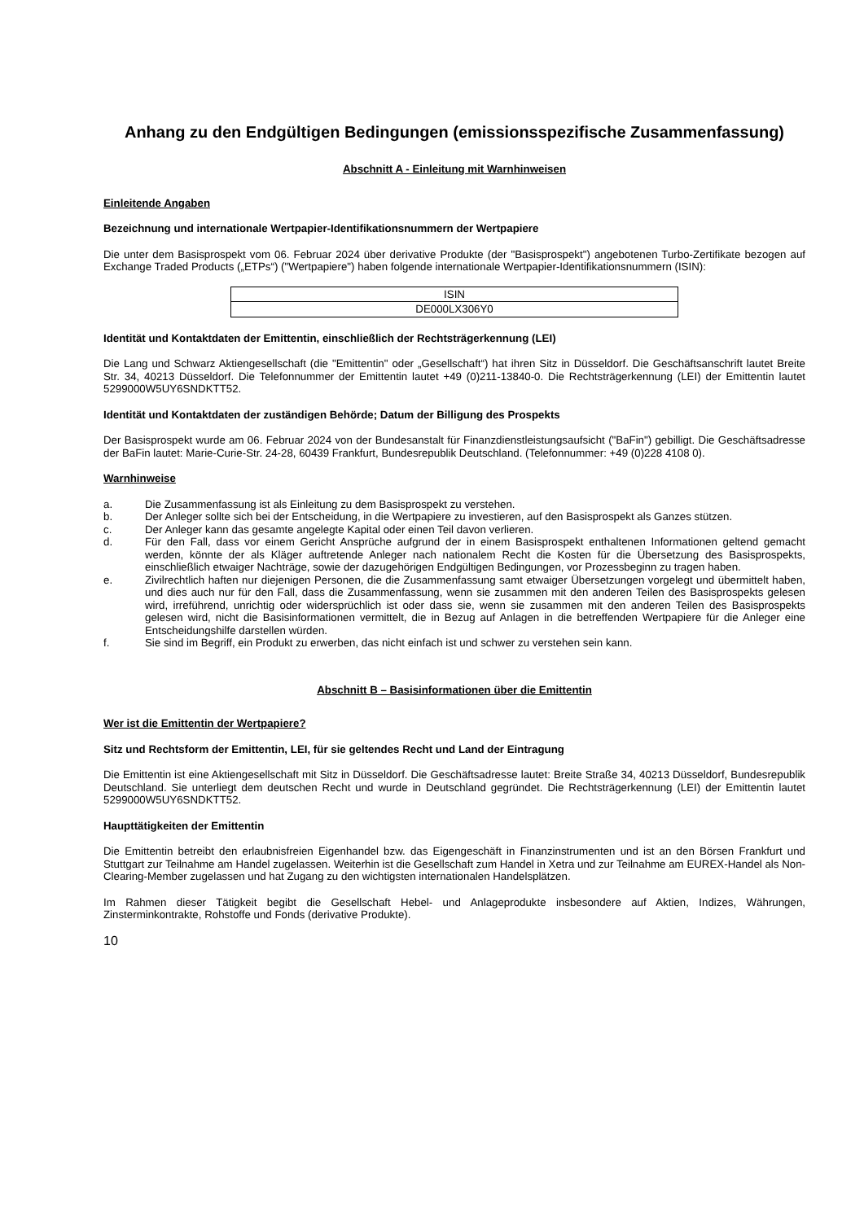Anhang zu den Endgültigen Bedingungen (emissionsspezifische Zusammenfassung)
Abschnitt A - Einleitung mit Warnhinweisen
Einleitende Angaben
Bezeichnung und internationale Wertpapier-Identifikationsnummern der Wertpapiere
Die unter dem Basisprospekt vom 06. Februar 2024 über derivative Produkte (der "Basisprospekt") angebotenen Turbo-Zertifikate bezogen auf Exchange Traded Products („ETPs“) ("Wertpapiere") haben folgende internationale Wertpapier-Identifikationsnummern (ISIN):
| ISIN |
| DE000LX306Y0 |
Identität und Kontaktdaten der Emittentin, einschließlich der Rechtsträgerkennung (LEI)
Die Lang und Schwarz Aktiengesellschaft (die "Emittentin" oder „Gesellschaft“) hat ihren Sitz in Düsseldorf. Die Geschäftsanschrift lautet Breite Str. 34, 40213 Düsseldorf. Die Telefonnummer der Emittentin lautet +49 (0)211-13840-0. Die Rechtsträgerkennung (LEI) der Emittentin lautet 5299000W5UY6SNDKTT52.
Identität und Kontaktdaten der zuständigen Behörde; Datum der Billigung des Prospekts
Der Basisprospekt wurde am 06. Februar 2024 von der Bundesanstalt für Finanzdienstleistungsaufsicht ("BaFin") gebilligt. Die Geschäftsadresse der BaFin lautet: Marie-Curie-Str. 24-28, 60439 Frankfurt, Bundesrepublik Deutschland. (Telefonnummer: +49 (0)228 4108 0).
Warnhinweise
a. Die Zusammenfassung ist als Einleitung zu dem Basisprospekt zu verstehen.
b. Der Anleger sollte sich bei der Entscheidung, in die Wertpapiere zu investieren, auf den Basisprospekt als Ganzes stützen.
c. Der Anleger kann das gesamte angelegte Kapital oder einen Teil davon verlieren.
d. Für den Fall, dass vor einem Gericht Ansprüche aufgrund der in einem Basisprospekt enthaltenen Informationen geltend gemacht werden, könnte der als Kläger auftretende Anleger nach nationalem Recht die Kosten für die Übersetzung des Basisprospekts, einschließlich etwaiger Nachträge, sowie der dazugehörigen Endgültigen Bedingungen, vor Prozessbeginn zu tragen haben.
e. Zivilrechtlich haften nur diejenigen Personen, die die Zusammenfassung samt etwaiger Übersetzungen vorgelegt und übermittelt haben, und dies auch nur für den Fall, dass die Zusammenfassung, wenn sie zusammen mit den anderen Teilen des Basisprospekts gelesen wird, irreführend, unrichtig oder widersprüchlich ist oder dass sie, wenn sie zusammen mit den anderen Teilen des Basisprospekts gelesen wird, nicht die Basisinformationen vermittelt, die in Bezug auf Anlagen in die betreffenden Wertpapiere für die Anleger eine Entscheidungshilfe darstellen würden.
f. Sie sind im Begriff, ein Produkt zu erwerben, das nicht einfach ist und schwer zu verstehen sein kann.
Abschnitt B – Basisinformationen über die Emittentin
Wer ist die Emittentin der Wertpapiere?
Sitz und Rechtsform der Emittentin, LEI, für sie geltendes Recht und Land der Eintragung
Die Emittentin ist eine Aktiengesellschaft mit Sitz in Düsseldorf. Die Geschäftsadresse lautet: Breite Straße 34, 40213 Düsseldorf, Bundesrepublik Deutschland. Sie unterliegt dem deutschen Recht und wurde in Deutschland gegründet. Die Rechtsträgerkennung (LEI) der Emittentin lautet 5299000W5UY6SNDKTT52.
Haupttätigkeiten der Emittentin
Die Emittentin betreibt den erlaubnisfreien Eigenhandel bzw. das Eigengeschäft in Finanzinstrumenten und ist an den Börsen Frankfurt und Stuttgart zur Teilnahme am Handel zugelassen. Weiterhin ist die Gesellschaft zum Handel in Xetra und zur Teilnahme am EUREX-Handel als Non-Clearing-Member zugelassen und hat Zugang zu den wichtigsten internationalen Handelsplätzen.
Im Rahmen dieser Tätigkeit begibt die Gesellschaft Hebel- und Anlageprodukte insbesondere auf Aktien, Indizes, Währungen, Zinsterminkontrakte, Rohstoffe und Fonds (derivative Produkte).
10